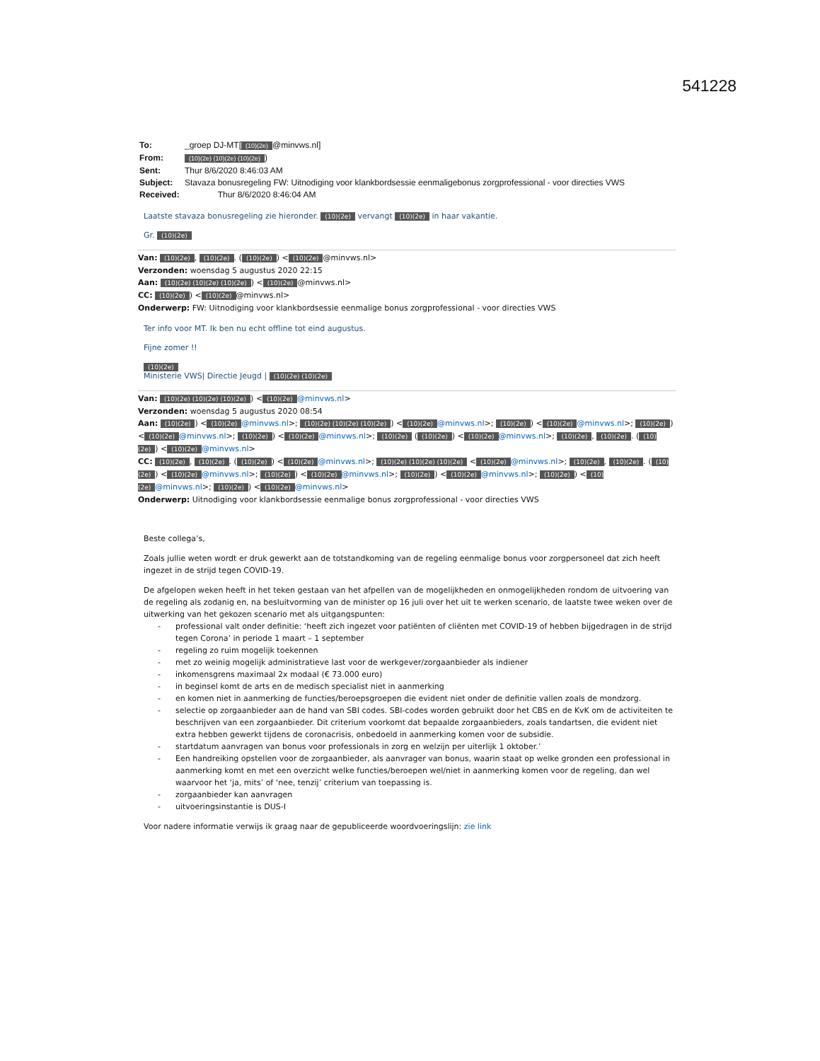541228
| To: | _groep DJ-MT[ (10)(2e) @minvws.nl] |
| From: | (10)(2e) (10)(2e) (10)(2e) ) |
| Sent: | Thur 8/6/2020 8:46:03 AM |
| Subject: | Stavaza bonusregeling FW: Uitnodiging voor klankbordsessie eenmaligebonus zorgprofessional - voor directies VWS |
| Received: | Thur 8/6/2020 8:46:04 AM |
Laatste stavaza bonusregeling zie hieronder. (10)(2e) vervangt (10)(2e) in haar vakantie.
Gr. (10)(2e)
Van: (10)(2e), (10)(2e). ((10)(2e)) < (10)(2e) @minvws.nl>
Verzonden: woensdag 5 augustus 2020 22:15
Aan: (10)(2e) (10)(2e) (10)(2e)) < (10)(2e) @minvws.nl>
CC: (10)(2e)) < (10)(2e) @minvws.nl>
Onderwerp: FW: Uitnodiging voor klankbordsessie eenmalige bonus zorgprofessional - voor directies VWS
Ter info voor MT. Ik ben nu echt offline tot eind augustus.
Fijne zomer !!
(10)(2e)
Ministerie VWS| Directie Jeugd | (10)(2e) (10)(2e)
Van: (10)(2e) (10)(2e) (10)(2e)) < (10)(2e) @minvws.nl>
Verzonden: woensdag 5 augustus 2020 08:54
Aan: (10)(2e)) < (10)(2e) @minvws.nl>; (10)(2e) (10)(2e) (10)(2e)) < (10)(2e) @minvws.nl>; (10)(2e)) < (10)(2e) @minvws.nl>; (10)(2e)) < (10)(2e) @minvws.nl>; (10)(2e)) < (10)(2e) @minvws.nl>; (10)(2e) ((10)(2e)) < (10)(2e) @minvws.nl>; (10)(2e), (10)(2e). ((10)(2e)) < (10)(2e) @minvws.nl>
CC: (10)(2e), (10)(2e). ((10)(2e)) < (10)(2e) @minvws.nl>; (10)(2e) (10)(2e) (10)(2e) < (10)(2e) @minvws.nl>; (10)(2e), (10)(2e). ((10)(2e)) < (10)(2e) @minvws.nl>; (10)(2e)) < (10)(2e) @minvws.nl>; (10)(2e)) < (10)(2e) @minvws.nl>; (10)(2e)) < (10)(2e) @minvws.nl>; (10)(2e)) < (10)(2e) @minvws.nl>
Onderwerp: Uitnodiging voor klankbordsessie eenmalige bonus zorgprofessional - voor directies VWS
Beste collega’s,
Zoals jullie weten wordt er druk gewerkt aan de totstandkoming van de regeling eenmalige bonus voor zorgpersoneel dat zich heeft ingezet in de strijd tegen COVID-19.
De afgelopen weken heeft in het teken gestaan van het afpellen van de mogelijkheden en onmogelijkheden rondom de uitvoering van de regeling als zodanig en, na besluitvorming van de minister op 16 juli over het uit te werken scenario, de laatste twee weken over de uitwerking van het gekozen scenario met als uitgangspunten:
- professional valt onder definitie: ‘heeft zich ingezet voor patiënten of cliënten met COVID-19 of hebben bijgedragen in de strijd tegen Corona’ in periode 1 maart – 1 september
- regeling zo ruim mogelijk toekennen
- met zo weinig mogelijk administratieve last voor de werkgever/zorgaanbieder als indiener
- inkomensgrens maximaal 2x modaal (€ 73.000 euro)
- in beginsel komt de arts en de medisch specialist niet in aanmerking
- en komen niet in aanmerking de functies/beroepsgroepen die evident niet onder de definitie vallen zoals de mondzorg.
- selectie op zorgaanbieder aan de hand van SBI codes. SBI-codes worden gebruikt door het CBS en de KvK om de activiteiten te beschrijven van een zorgaanbieder. Dit criterium voorkomt dat bepaalde zorgaanbieders, zoals tandartsen, die evident niet extra hebben gewerkt tijdens de coronacrisis, onbedoeld in aanmerking komen voor de subsidie.
- startdatum aanvragen van bonus voor professionals in zorg en welzijn per uiterlijk 1 oktober.’
- Een handreiking opstellen voor de zorgaanbieder, als aanvrager van bonus, waarin staat op welke gronden een professional in aanmerking komt en met een overzicht welke functies/beroepen wel/niet in aanmerking komen voor de regeling, dan wel waarvoor het ‘ja, mits’ of ‘nee, tenzij’ criterium van toepassing is.
- zorgaanbieder kan aanvragen
- uitvoeringsinstantie is DUS-I
Voor nadere informatie verwijs ik graag naar de gepubliceerde woordvoeringslijn: zie link